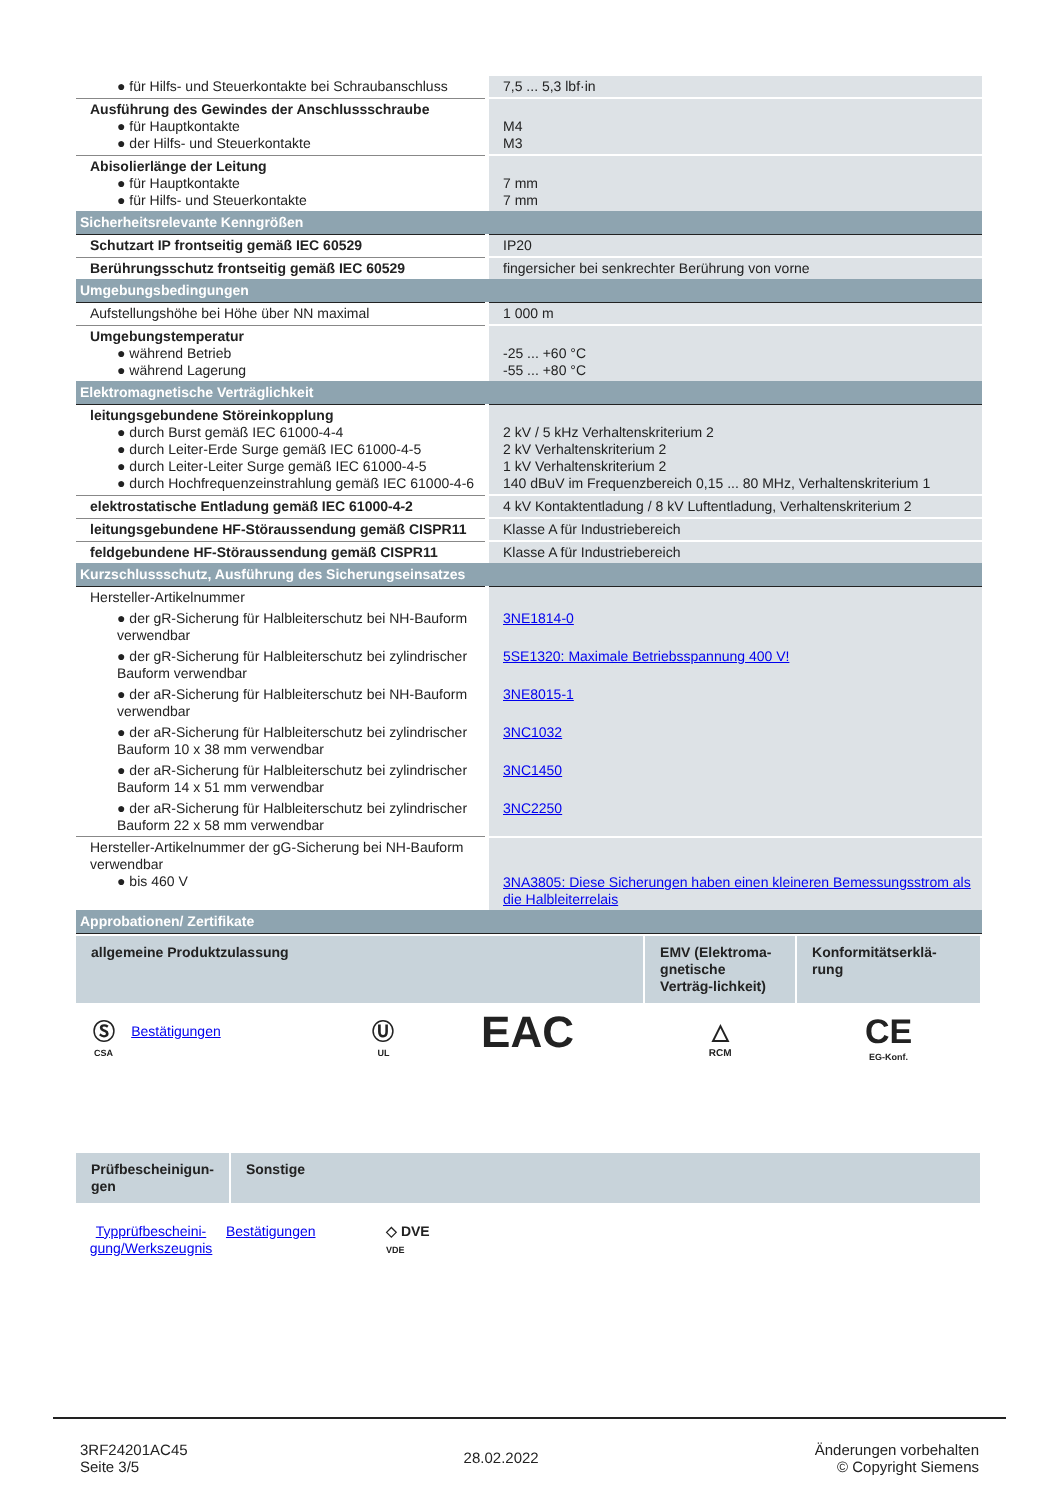| ● für Hilfs- und Steuerkontakte bei Schraubanschluss | 7,5 ... 5,3 lbf·in |
| Ausführung des Gewindes der Anschlussschraube ● für Hauptkontakte ● der Hilfs- und Steuerkontakte | M4 M3 |
| Abisolierlänge der Leitung ● für Hauptkontakte ● für Hilfs- und Steuerkontakte | 7 mm 7 mm |
| Sicherheitsrelevante Kenngrößen | |
| Schutzart IP frontseitig gemäß IEC 60529 | IP20 |
| Berührungsschutz frontseitig gemäß IEC 60529 | fingersicher bei senkrechter Berührung von vorne |
| Umgebungsbedingungen | |
| Aufstellungshöhe bei Höhe über NN maximal | 1 000 m |
| Umgebungstemperatur ● während Betrieb ● während Lagerung | -25 ... +60 °C -55 ... +80 °C |
| Elektromagnetische Verträglichkeit | |
| leitungsgebundene Störeinkopplung ● durch Burst gemäß IEC 61000-4-4 ● durch Leiter-Erde Surge gemäß IEC 61000-4-5 ● durch Leiter-Leiter Surge gemäß IEC 61000-4-5 ● durch Hochfrequenzeinstrahlung gemäß IEC 61000-4-6 | 2 kV / 5 kHz Verhaltenskriterium 2 2 kV Verhaltenskriterium 2 1 kV Verhaltenskriterium 2 140 dBuV im Frequenzbereich 0,15 ... 80 MHz, Verhaltenskriterium 1 |
| elektrostatische Entladung gemäß IEC 61000-4-2 | 4 kV Kontaktentladung / 8 kV Luftentladung, Verhaltenskriterium 2 |
| leitungsgebundene HF-Störaussendung gemäß CISPR11 | Klasse A für Industriebereich |
| feldgebundene HF-Störaussendung gemäß CISPR11 | Klasse A für Industriebereich |
| Kurzschlussschutz, Ausführung des Sicherungseinsatzes | |
| Hersteller-Artikelnummer | |
| ● der gR-Sicherung für Halbleiterschutz bei NH-Bauform verwendbar | 3NE1814-0 |
| ● der gR-Sicherung für Halbleiterschutz bei zylindrischer Bauform verwendbar | 5SE1320: Maximale Betriebsspannung 400 V! |
| ● der aR-Sicherung für Halbleiterschutz bei NH-Bauform verwendbar | 3NE8015-1 |
| ● der aR-Sicherung für Halbleiterschutz bei zylindrischer Bauform 10 x 38 mm verwendbar | 3NC1032 |
| ● der aR-Sicherung für Halbleiterschutz bei zylindrischer Bauform 14 x 51 mm verwendbar | 3NC1450 |
| ● der aR-Sicherung für Halbleiterschutz bei zylindrischer Bauform 22 x 58 mm verwendbar | 3NC2250 |
| Hersteller-Artikelnummer der gG-Sicherung bei NH-Bauform verwendbar ● bis 460 V | 3NA3805: Diese Sicherungen haben einen kleineren Bemessungsstrom als die Halbleiterrelais |
| Approbationen/ Zertifikate | |
| allgemeine Produktzulassung | | | | EMV (Elektroma-gnetische Verträg-lichkeit) | Konformitätserklä-rung |
| Ⓢ CSA | Bestätigungen | Ⓤ UL | EAC | △ RCM | CE EG-Konf. |
| Prüfbescheinigun-gen | Sonstige |
| Typprüfbescheini-gung/Werkszeugnis | Bestätigungen | ◇ DVE VDE |
3RF24201AC45
Seite 3/5
28.02.2022
Änderungen vorbehalten
© Copyright Siemens